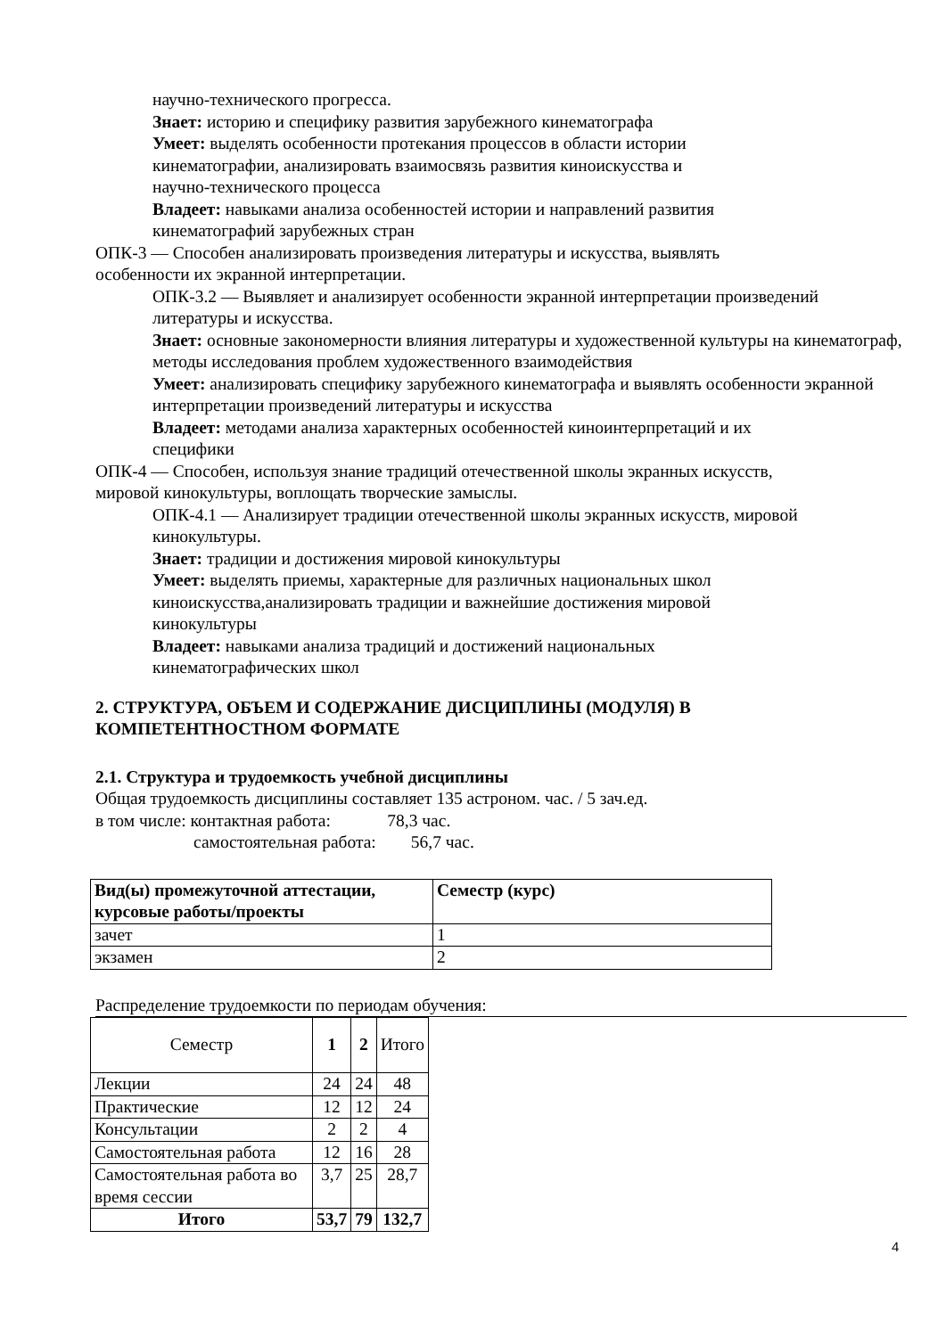научно-технического прогресса.
Знает: историю и специфику развития зарубежного кинематографа
Умеет: выделять особенности протекания процессов в области истории
кинематографии, анализировать взаимосвязь развития киноискусства и
научно-технического процесса
Владеет: навыками анализа особенностей истории и направлений развития
кинематографий зарубежных стран
ОПК-3 — Способен анализировать произведения литературы и искусства, выявлять
особенности их экранной интерпретации.
ОПК-3.2 — Выявляет и анализирует особенности экранной интерпретации произведений литературы и искусства.
Знает: основные закономерности влияния литературы и художественной культуры на кинематограф, методы исследования проблем художественного взаимодействия
Умеет: анализировать специфику зарубежного кинематографа и выявлять особенности экранной интерпретации произведений литературы и искусства
Владеет: методами анализа характерных особенностей киноинтерпретаций и их
специфики
ОПК-4 — Способен, используя знание традиций отечественной школы экранных искусств,
мировой кинокультуры, воплощать творческие замыслы.
ОПК-4.1 — Анализирует традиции отечественной школы экранных искусств, мировой кинокультуры.
Знает: традиции и достижения мировой кинокультуры
Умеет: выделять приемы, характерные для различных национальных школ
киноискусства,анализировать традиции и важнейшие достижения мировой
кинокультуры
Владеет: навыками анализа традиций и достижений национальных
кинематографических школ
2. СТРУКТУРА, ОБЪЕМ И СОДЕРЖАНИЕ ДИСЦИПЛИНЫ (МОДУЛЯ) В
КОМПЕТЕНТНОСТНОМ ФОРМАТЕ
2.1. Структура и трудоемкость учебной дисциплины
Общая трудоемкость дисциплины составляет 135 астроном. час. / 5 зач.ед.
в том числе: контактная работа: 78,3 час.
самостоятельная работа: 56,7 час.
| Вид(ы) промежуточной аттестации, курсовые работы/проекты | Семестр (курс) |
| --- | --- |
| зачет | 1 |
| экзамен | 2 |
Распределение трудоемкости по периодам обучения:
| Семестр | 1 | 2 | Итого |
| Лекции | 24 | 24 | 48 |
| Практические | 12 | 12 | 24 |
| Консультации | 2 | 2 | 4 |
| Самостоятельная работа | 12 | 16 | 28 |
| Самостоятельная работа во время сессии | 3,7 | 25 | 28,7 |
| Итого | 53,7 | 79 | 132,7 |
4